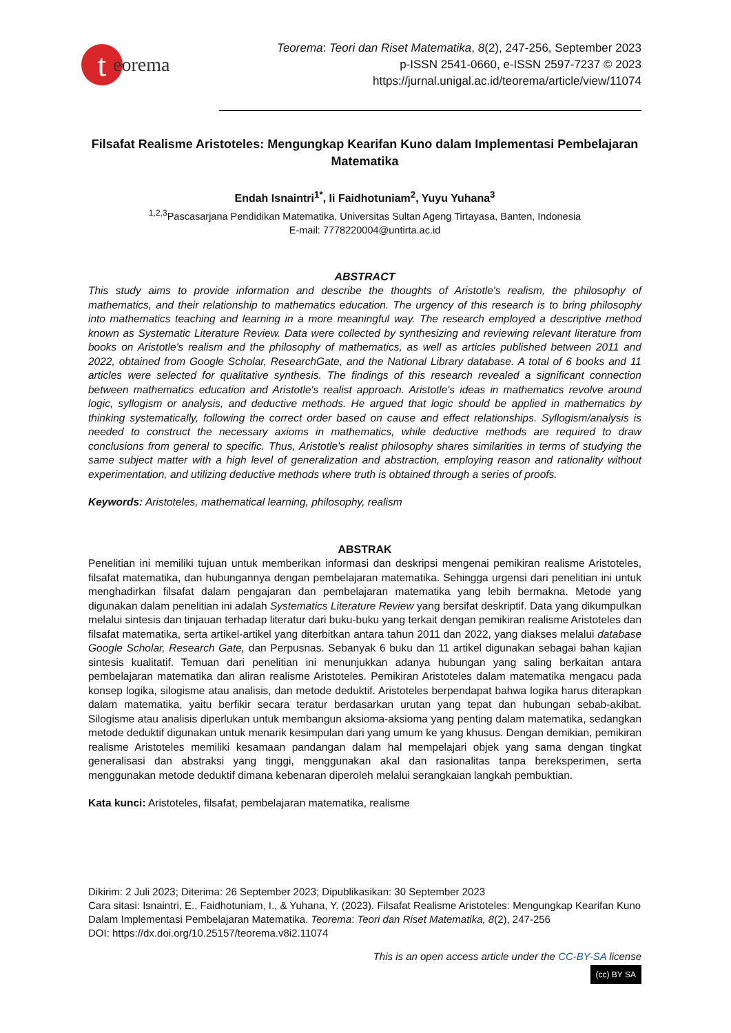teorema
Teorema: Teori dan Riset Matematika, 8(2), 247-256, September 2023
p-ISSN 2541-0660, e-ISSN 2597-7237 © 2023
https://jurnal.unigal.ac.id/teorema/article/view/11074
Filsafat Realisme Aristoteles: Mengungkap Kearifan Kuno dalam Implementasi Pembelajaran Matematika
Endah Isnaintri<sup>1*</sup>, Ii Faidhotuniam<sup>2</sup>, Yuyu Yuhana<sup>3</sup>
<sup>1,2,3</sup>Pascasarjana Pendidikan Matematika, Universitas Sultan Ageng Tirtayasa, Banten, Indonesia
E-mail: 7778220004@untirta.ac.id
ABSTRACT
This study aims to provide information and describe the thoughts of Aristotle's realism, the philosophy of mathematics, and their relationship to mathematics education. The urgency of this research is to bring philosophy into mathematics teaching and learning in a more meaningful way. The research employed a descriptive method known as Systematic Literature Review. Data were collected by synthesizing and reviewing relevant literature from books on Aristotle's realism and the philosophy of mathematics, as well as articles published between 2011 and 2022, obtained from Google Scholar, ResearchGate, and the National Library database. A total of 6 books and 11 articles were selected for qualitative synthesis. The findings of this research revealed a significant connection between mathematics education and Aristotle's realist approach. Aristotle's ideas in mathematics revolve around logic, syllogism or analysis, and deductive methods. He argued that logic should be applied in mathematics by thinking systematically, following the correct order based on cause and effect relationships. Syllogism/analysis is needed to construct the necessary axioms in mathematics, while deductive methods are required to draw conclusions from general to specific. Thus, Aristotle's realist philosophy shares similarities in terms of studying the same subject matter with a high level of generalization and abstraction, employing reason and rationality without experimentation, and utilizing deductive methods where truth is obtained through a series of proofs.
Keywords: Aristoteles, mathematical learning, philosophy, realism
ABSTRAK
Penelitian ini memiliki tujuan untuk memberikan informasi dan deskripsi mengenai pemikiran realisme Aristoteles, filsafat matematika, dan hubungannya dengan pembelajaran matematika. Sehingga urgensi dari penelitian ini untuk menghadirkan filsafat dalam pengajaran dan pembelajaran matematika yang lebih bermakna. Metode yang digunakan dalam penelitian ini adalah Systematics Literature Review yang bersifat deskriptif. Data yang dikumpulkan melalui sintesis dan tinjauan terhadap literatur dari buku-buku yang terkait dengan pemikiran realisme Aristoteles dan filsafat matematika, serta artikel-artikel yang diterbitkan antara tahun 2011 dan 2022, yang diakses melalui database Google Scholar, Research Gate, dan Perpusnas. Sebanyak 6 buku dan 11 artikel digunakan sebagai bahan kajian sintesis kualitatif. Temuan dari penelitian ini menunjukkan adanya hubungan yang saling berkaitan antara pembelajaran matematika dan aliran realisme Aristoteles. Pemikiran Aristoteles dalam matematika mengacu pada konsep logika, silogisme atau analisis, dan metode deduktif. Aristoteles berpendapat bahwa logika harus diterapkan dalam matematika, yaitu berfikir secara teratur berdasarkan urutan yang tepat dan hubungan sebab-akibat. Silogisme atau analisis diperlukan untuk membangun aksioma-aksioma yang penting dalam matematika, sedangkan metode deduktif digunakan untuk menarik kesimpulan dari yang umum ke yang khusus. Dengan demikian, pemikiran realisme Aristoteles memiliki kesamaan pandangan dalam hal mempelajari objek yang sama dengan tingkat generalisasi dan abstraksi yang tinggi, menggunakan akal dan rasionalitas tanpa bereksperimen, serta menggunakan metode deduktif dimana kebenaran diperoleh melalui serangkaian langkah pembuktian.
Kata kunci: Aristoteles, filsafat, pembelajaran matematika, realisme
Dikirim: 2 Juli 2023; Diterima: 26 September 2023; Dipublikasikan: 30 September 2023
Cara sitasi: Isnaintri, E., Faidhotuniam, I., & Yuhana, Y. (2023). Filsafat Realisme Aristoteles: Mengungkap Kearifan Kuno Dalam Implementasi Pembelajaran Matematika. Teorema: Teori dan Riset Matematika, 8(2), 247-256
DOI: https://dx.doi.org/10.25157/teorema.v8i2.11074
This is an open access article under the CC-BY-SA license
(cc) BY SA